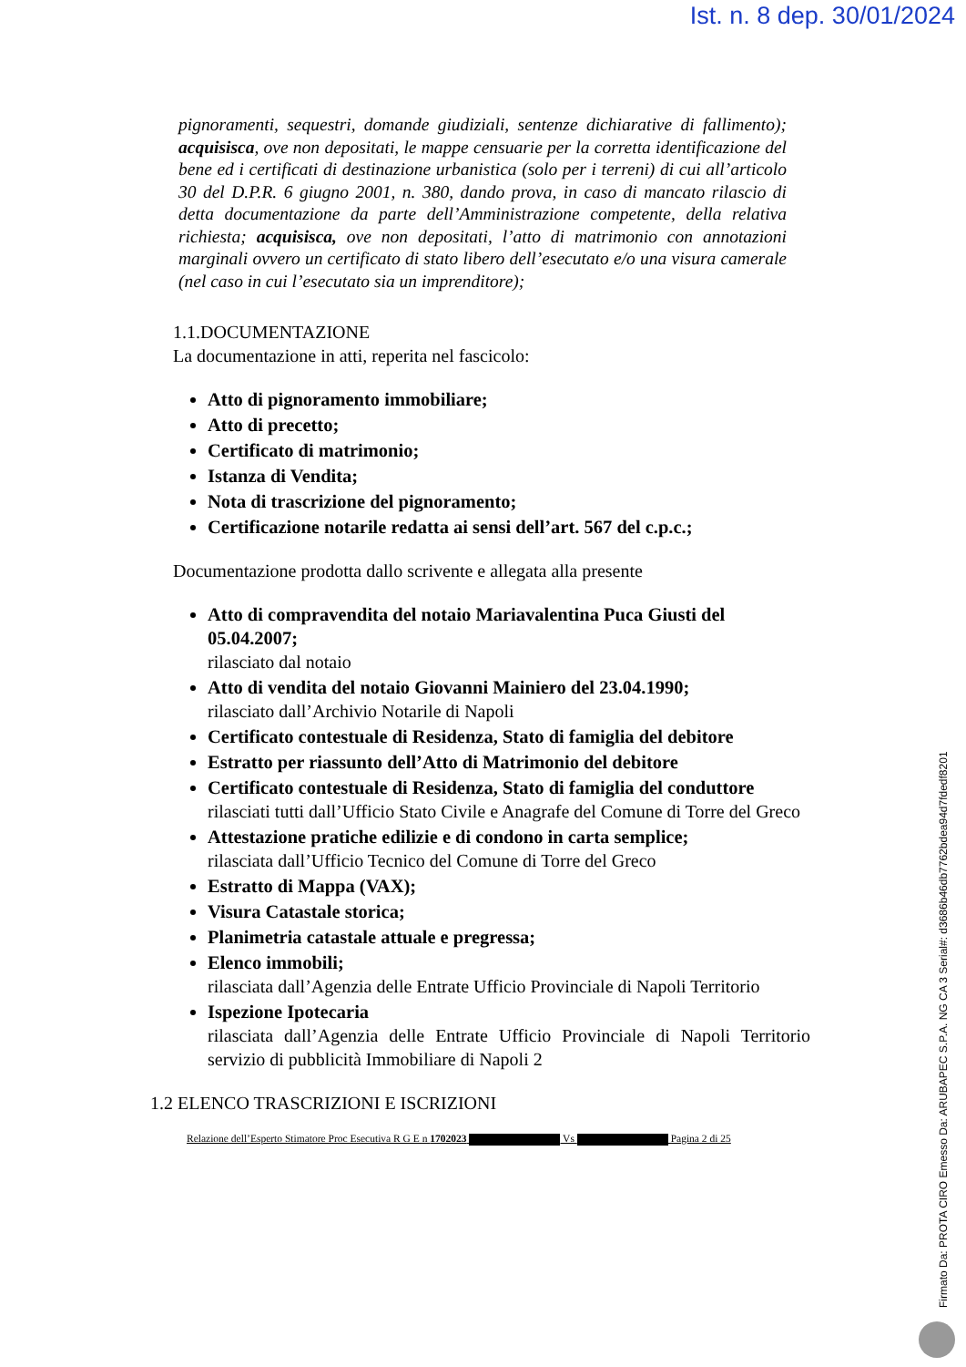Ist. n. 8 dep. 30/01/2024
pignoramenti, sequestri, domande giudiziali, sentenze dichiarative di fallimento); acquisisca, ove non depositati, le mappe censuarie per la corretta identificazione del bene ed i certificati di destinazione urbanistica (solo per i terreni) di cui all’articolo 30 del D.P.R. 6 giugno 2001, n. 380, dando prova, in caso di mancato rilascio di detta documentazione da parte dell’Amministrazione competente, della relativa richiesta; acquisisca, ove non depositati, l’atto di matrimonio con annotazioni marginali ovvero un certificato di stato libero dell’esecutato e/o una visura camerale (nel caso in cui l’esecutato sia un imprenditore);
1.1.DOCUMENTAZIONE
La documentazione in atti, reperita nel fascicolo:
Atto di pignoramento immobiliare;
Atto di precetto;
Certificato di matrimonio;
Istanza di Vendita;
Nota di trascrizione del pignoramento;
Certificazione notarile redatta ai sensi dell’art. 567 del c.p.c.;
Documentazione prodotta dallo scrivente e allegata alla presente
Atto di compravendita del notaio Mariavalentina Puca Giusti del 05.04.2007;
rilasciato dal notaio
Atto di vendita del notaio Giovanni Mainiero del 23.04.1990;
rilasciato dall’Archivio Notarile di Napoli
Certificato contestuale di Residenza, Stato di famiglia del debitore
Estratto per riassunto dell’Atto di Matrimonio del debitore
Certificato contestuale di Residenza, Stato di famiglia del conduttore
rilasciati tutti dall’Ufficio Stato Civile e Anagrafe del Comune di Torre del Greco
Attestazione pratiche edilizie e di condono in carta semplice;
rilasciata dall’Ufficio Tecnico del Comune di Torre del Greco
Estratto di Mappa (VAX);
Visura Catastale storica;
Planimetria catastale attuale e pregressa;
Elenco immobili;
rilasciata dall’Agenzia delle Entrate Ufficio Provinciale di Napoli Territorio
Ispezione Ipotecaria
rilasciata dall’Agenzia delle Entrate Ufficio Provinciale di Napoli Territorio servizio di pubblicità Immobiliare di Napoli 2
1.2 ELENCO TRASCRIZIONI E ISCRIZIONI
Relazione dell’Esperto Stimatore Proc Esecutiva R G E n 1702023 Vs Pagina 2 di 25
Firmato Da: PROTA CIRO Emesso Da: ARUBAPEC S.P.A. NG CA 3 Serial#: d3686b46db7762bdea94d7fdedf8201